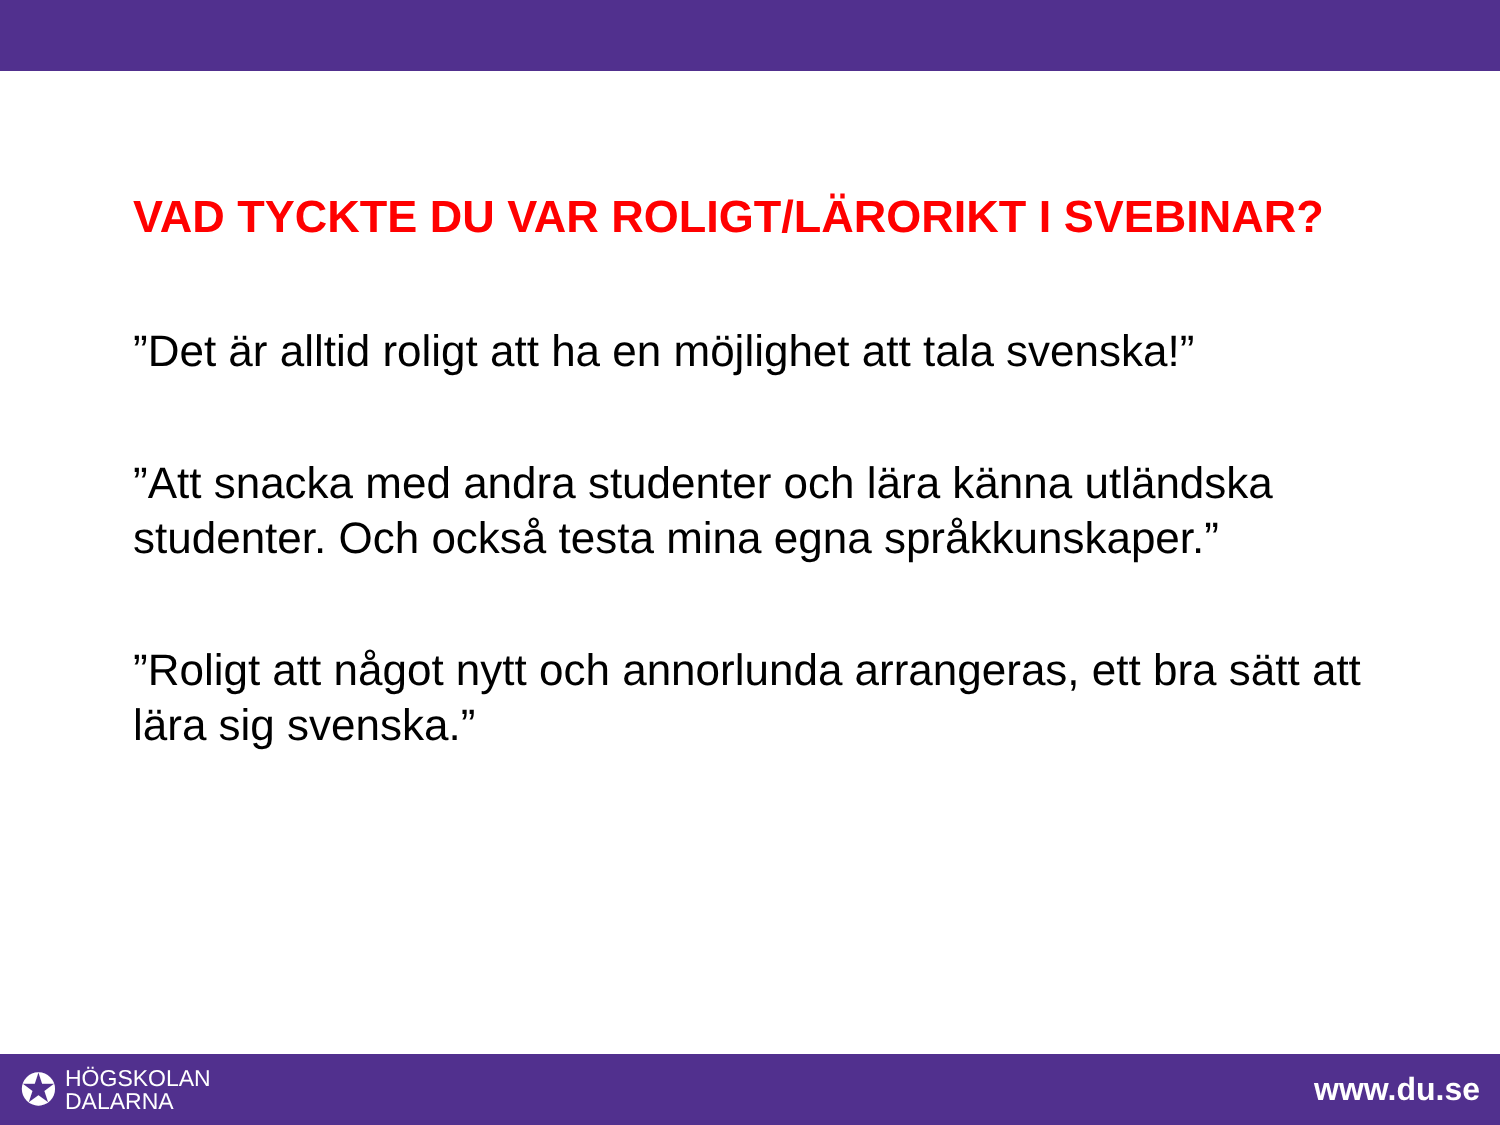VAD TYCKTE DU VAR ROLIGT/LÄRORIKT I SVEBINAR?
”Det är alltid roligt att ha en möjlighet att tala svenska!”
”Att snacka med andra studenter och lära känna utländska studenter. Och också testa mina egna språkkunskaper.”
”Roligt att något nytt och annorlunda arrangeras, ett bra sätt att lära sig svenska.”
✪
HÖGSKOLAN
DALARNA
www.du.se